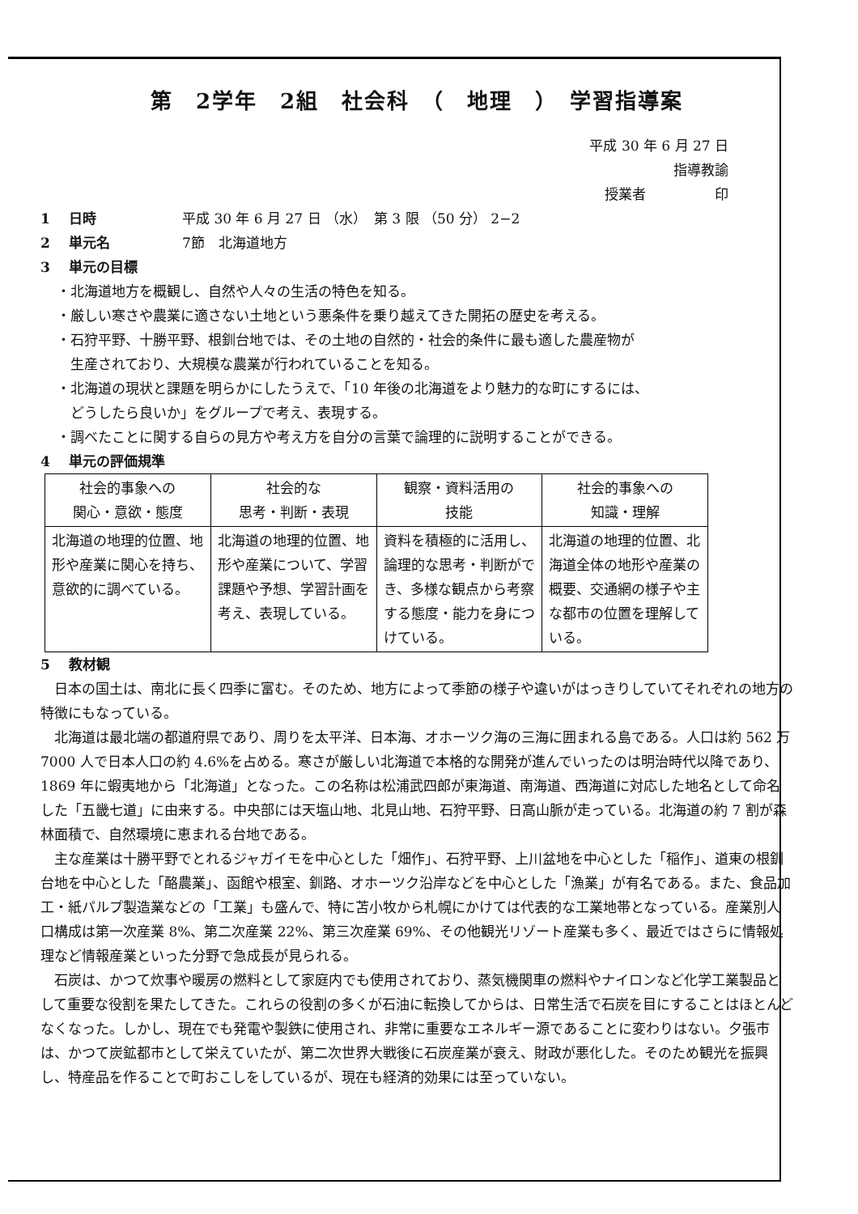第　2学年　2組　社会科　（　地理　）　学習指導案
平成 30 年 6 月 27 日
指導教諭　　　　　
授業者　　　　　印
1 日時 平成 30 年 6 月 27 日 （水）　第 3 限 （50 分） 2−2
2 単元名 7節　北海道地方
3 単元の目標
・北海道地方を概観し、自然や人々の生活の特色を知る。
・厳しい寒さや農業に適さない土地という悪条件を乗り越えてきた開拓の歴史を考える。
・石狩平野、十勝平野、根釧台地では、その土地の自然的・社会的条件に最も適した農産物が
　生産されており、大規模な農業が行われていることを知る。
・北海道の現状と課題を明らかにしたうえで、「10 年後の北海道をより魅力的な町にするには、
　どうしたら良いか」をグループで考え、表現する。
・調べたことに関する自らの見方や考え方を自分の言葉で論理的に説明することができる。
4 単元の評価規準
| 社会的事象への 関心・意欲・態度 | 社会的な 思考・判断・表現 | 観察・資料活用の 技能 | 社会的事象への 知識・理解 |
| --- | --- | --- | --- |
| 北海道の地理的位置、地形や産業に関心を持ち、意欲的に調べている。 | 北海道の地理的位置、地形や産業について、学習課題や予想、学習計画を考え、表現している。 | 資料を積極的に活用し、論理的な思考・判断ができ、多様な観点から考察する態度・能力を身につけている。 | 北海道の地理的位置、北海道全体の地形や産業の概要、交通網の様子や主な都市の位置を理解している。 |
5 教材観
日本の国土は、南北に長く四季に富む。そのため、地方によって季節の様子や違いがはっきりしていてそれぞれの地方の特徴にもなっている。
北海道は最北端の都道府県であり、周りを太平洋、日本海、オホーツク海の三海に囲まれる島である。人口は約 562 万 7000 人で日本人口の約 4.6%を占める。寒さが厳しい北海道で本格的な開発が進んでいったのは明治時代以降であり、1869 年に蝦夷地から「北海道」となった。この名称は松浦武四郎が東海道、南海道、西海道に対応した地名として命名した「五畿七道」に由来する。中央部には天塩山地、北見山地、石狩平野、日高山脈が走っている。北海道の約 7 割が森林面積で、自然環境に恵まれる台地である。
主な産業は十勝平野でとれるジャガイモを中心とした「畑作」、石狩平野、上川盆地を中心とした「稲作」、道東の根釧台地を中心とした「酪農業」、函館や根室、釧路、オホーツク沿岸などを中心とした「漁業」が有名である。また、食品加工・紙パルプ製造業などの「工業」も盛んで、特に苫小牧から札幌にかけては代表的な工業地帯となっている。産業別人口構成は第一次産業 8%、第二次産業 22%、第三次産業 69%、その他観光リゾート産業も多く、最近ではさらに情報処理など情報産業といった分野で急成長が見られる。
石炭は、かつて炊事や暖房の燃料として家庭内でも使用されており、蒸気機関車の燃料やナイロンなど化学工業製品として重要な役割を果たしてきた。これらの役割の多くが石油に転換してからは、日常生活で石炭を目にすることはほとんどなくなった。しかし、現在でも発電や製鉄に使用され、非常に重要なエネルギー源であることに変わりはない。夕張市は、かつて炭鉱都市として栄えていたが、第二次世界大戦後に石炭産業が衰え、財政が悪化した。そのため観光を振興し、特産品を作ることで町おこしをしているが、現在も経済的効果には至っていない。